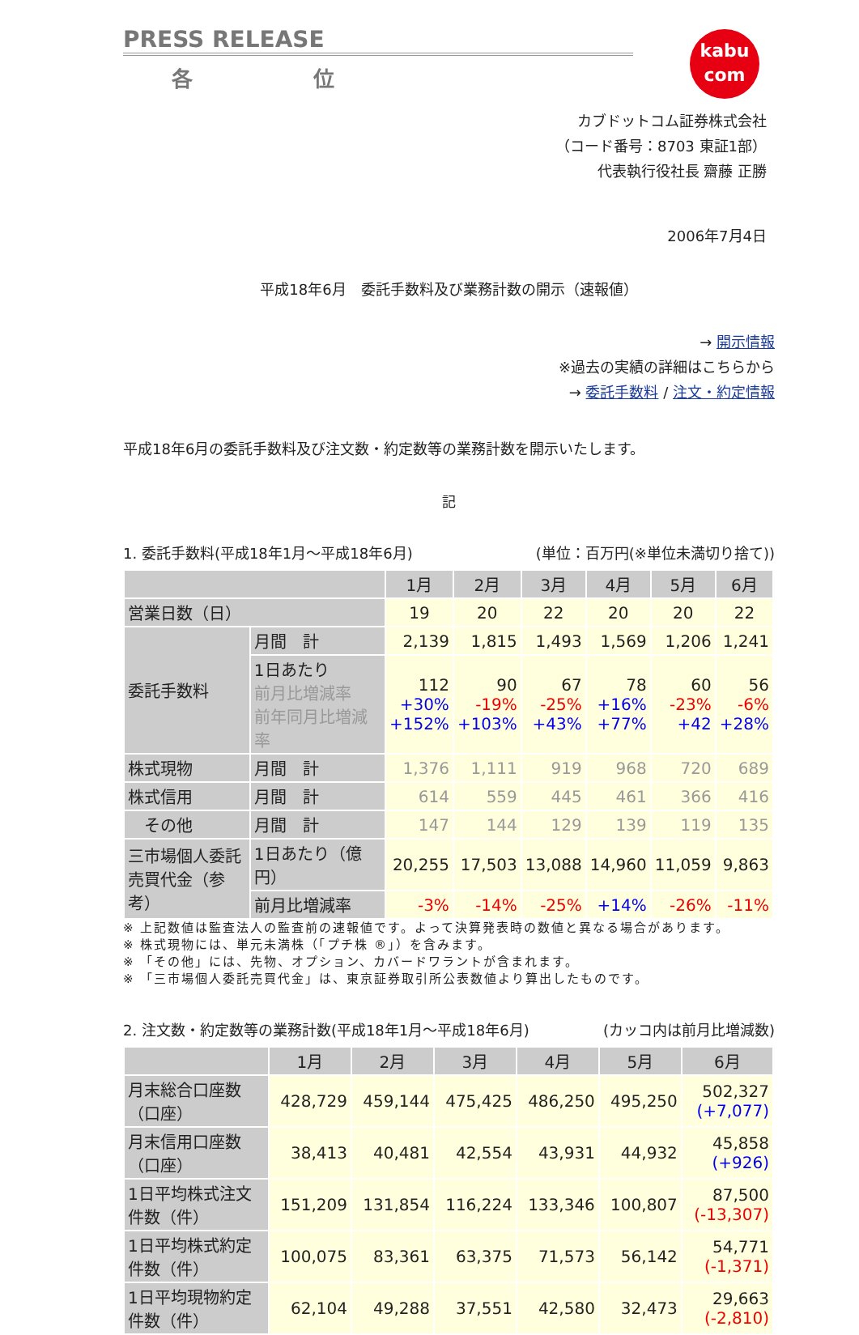PRESS RELEASE
各 位
kabu
com
カブドットコム証券株式会社
（コード番号：8703 東証1部）
代表執行役社長 齋藤 正勝
2006年7月4日
平成18年6月　委託手数料及び業務計数の開示（速報値）
→ 開示情報
※過去の実績の詳細はこちらから
→ 委託手数料 / 注文・約定情報
平成18年6月の委託手数料及び注文数・約定数等の業務計数を開示いたします。
記
1. 委託手数料(平成18年1月～平成18年6月) (単位：百万円(※単位未満切り捨て))
| | | 1月 | 2月 | 3月 | 4月 | 5月 | 6月 |
| --- | --- | --- | --- | --- | --- | --- | --- |
| 営業日数（日） | | 19 | 20 | 22 | 20 | 20 | 22 |
| 委託手数料 | 月間 計 | 2,139 | 1,815 | 1,493 | 1,569 | 1,206 | 1,241 |
| | 1日あたり 前月比増減率 前年同月比増減率 | 112 +30% +152% | 90 -19% +103% | 67 -25% +43% | 78 +16% +77% | 60 -23% +42 | 56 -6% +28% |
| 株式現物 | 月間 計 | 1,376 | 1,111 | 919 | 968 | 720 | 689 |
| 株式信用 | 月間 計 | 614 | 559 | 445 | 461 | 366 | 416 |
| その他 | 月間 計 | 147 | 144 | 129 | 139 | 119 | 135 |
| 三市場個人委託 売買代金（参考） | 1日あたり（億円） | 20,255 | 17,503 | 13,088 | 14,960 | 11,059 | 9,863 |
| | 前月比増減率 | -3% | -14% | -25% | +14% | -26% | -11% |
※ 上記数値は監査法人の監査前の速報値です。よって決算発表時の数値と異なる場合があります。
※ 株式現物には、単元未満株（「プチ株 ®」）を含みます。
※ 「その他」には、先物、オプション、カバードワラントが含まれます。
※ 「三市場個人委託売買代金」は、東京証券取引所公表数値より算出したものです。
2. 注文数・約定数等の業務計数(平成18年1月～平成18年6月) (カッコ内は前月比増減数)
| | 1月 | 2月 | 3月 | 4月 | 5月 | 6月 |
| --- | --- | --- | --- | --- | --- | --- |
| 月末総合口座数 （口座） | 428,729 | 459,144 | 475,425 | 486,250 | 495,250 | 502,327 (+7,077) |
| 月末信用口座数 （口座） | 38,413 | 40,481 | 42,554 | 43,931 | 44,932 | 45,858 (+926) |
| 1日平均株式注文 件数（件） | 151,209 | 131,854 | 116,224 | 133,346 | 100,807 | 87,500 (-13,307) |
| 1日平均株式約定 件数（件） | 100,075 | 83,361 | 63,375 | 71,573 | 56,142 | 54,771 (-1,371) |
| 1日平均現物約定 件数（件） | 62,104 | 49,288 | 37,551 | 42,580 | 32,473 | 29,663 (-2,810) |